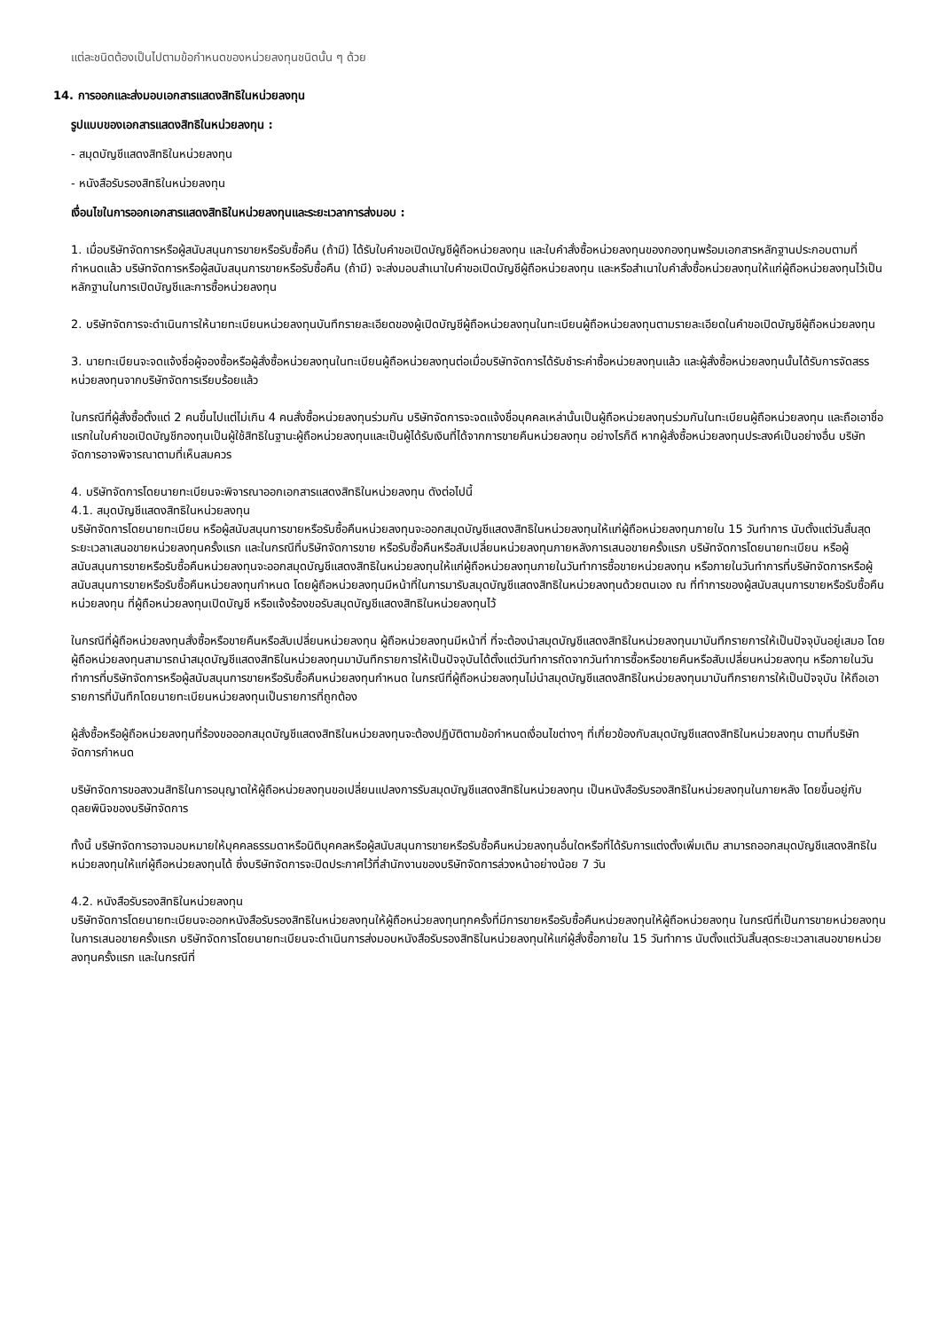แต่ละชนิดต้องเป็นไปตามข้อกำหนดของหน่วยลงทุนชนิดนั้น ๆ ด้วย
14. การออกและส่งมอบเอกสารแสดงสิทธิในหน่วยลงทุน
รูปแบบของเอกสารแสดงสิทธิในหน่วยลงทุน :
- สมุดบัญชีแสดงสิทธิในหน่วยลงทุน
- หนังสือรับรองสิทธิในหน่วยลงทุน
เงื่อนไขในการออกเอกสารแสดงสิทธิในหน่วยลงทุนและระยะเวลาการส่งมอบ :
1. เมื่อบริษัทจัดการหรือผู้สนับสนุนการขายหรือรับซื้อคืน (ถ้ามี) ได้รับใบคำขอเปิดบัญชีผู้ถือหน่วยลงทุน และใบคำสั่งซื้อหน่วยลงทุนของกองทุนพร้อมเอกสารหลักฐานประกอบตามที่กำหนดแล้ว บริษัทจัดการหรือผู้สนับสนุนการขายหรือรับซื้อคืน (ถ้ามี) จะส่งมอบสำเนาใบคำขอเปิดบัญชีผู้ถือหน่วยลงทุน และหรือสำเนาใบคำสั่งซื้อหน่วยลงทุนให้แก่ผู้ถือหน่วยลงทุนไว้เป็นหลักฐานในการเปิดบัญชีและการซื้อหน่วยลงทุน
2. บริษัทจัดการจะดำเนินการให้นายทะเบียนหน่วยลงทุนบันทึกรายละเอียดของผู้เปิดบัญชีผู้ถือหน่วยลงทุนในทะเบียนผู้ถือหน่วยลงทุนตามรายละเอียดในคำขอเปิดบัญชีผู้ถือหน่วยลงทุน
3. นายทะเบียนจะจดแจ้งชื่อผู้จองซื้อหรือผู้สั่งซื้อหน่วยลงทุนในทะเบียนผู้ถือหน่วยลงทุนต่อเมื่อบริษัทจัดการได้รับชำระค่าซื้อหน่วยลงทุนแล้ว และผู้สั่งซื้อหน่วยลงทุนนั้นได้รับการจัดสรรหน่วยลงทุนจากบริษัทจัดการเรียบร้อยแล้ว
ในกรณีที่ผู้สั่งซื้อตั้งแต่ 2 คนขึ้นไปแต่ไม่เกิน 4 คนสั่งซื้อหน่วยลงทุนร่วมกัน บริษัทจัดการจะจดแจ้งชื่อบุคคลเหล่านั้นเป็นผู้ถือหน่วยลงทุนร่วมกันในทะเบียนผู้ถือหน่วยลงทุน และถือเอาชื่อแรกในใบคำขอเปิดบัญชีกองทุนเป็นผู้ใช้สิทธิในฐานะผู้ถือหน่วยลงทุนและเป็นผู้ได้รับเงินที่ได้จากการขายคืนหน่วยลงทุน อย่างไรก็ดี หากผู้สั่งซื้อหน่วยลงทุนประสงค์เป็นอย่างอื่น บริษัทจัดการอาจพิจารณาตามที่เห็นสมควร
4. บริษัทจัดการโดยนายทะเบียนจะพิจารณาออกเอกสารแสดงสิทธิในหน่วยลงทุน ดังต่อไปนี้
4.1. สมุดบัญชีแสดงสิทธิในหน่วยลงทุน
บริษัทจัดการโดยนายทะเบียน หรือผู้สนับสนุนการขายหรือรับซื้อคืนหน่วยลงทุนจะออกสมุดบัญชีแสดงสิทธิในหน่วยลงทุนให้แก่ผู้ถือหน่วยลงทุนภายใน 15 วันทำการ นับตั้งแต่วันสิ้นสุดระยะเวลาเสนอขายหน่วยลงทุนครั้งแรก และในกรณีที่บริษัทจัดการขาย หรือรับซื้อคืนหรือสับเปลี่ยนหน่วยลงทุนภายหลังการเสนอขายครั้งแรก บริษัทจัดการโดยนายทะเบียน หรือผู้สนับสนุนการขายหรือรับซื้อคืนหน่วยลงทุนจะออกสมุดบัญชีแสดงสิทธิในหน่วยลงทุนให้แก่ผู้ถือหน่วยลงทุนภายในวันทำการซื้อขายหน่วยลงทุน หรือภายในวันทำการที่บริษัทจัดการหรือผู้สนับสนุนการขายหรือรับซื้อคืนหน่วยลงทุนกำหนด โดยผู้ถือหน่วยลงทุนมีหน้าที่ในการมารับสมุดบัญชีแสดงสิทธิในหน่วยลงทุนด้วยตนเอง ณ ที่ทำการของผู้สนับสนุนการขายหรือรับซื้อคืนหน่วยลงทุน ที่ผู้ถือหน่วยลงทุนเปิดบัญชี หรือแจ้งร้องขอรับสมุดบัญชีแสดงสิทธิในหน่วยลงทุนไว้
ในกรณีที่ผู้ถือหน่วยลงทุนสั่งซื้อหรือขายคืนหรือสับเปลี่ยนหน่วยลงทุน ผู้ถือหน่วยลงทุนมีหน้าที่ ที่จะต้องนำสมุดบัญชีแสดงสิทธิในหน่วยลงทุนมาบันทึกรายการให้เป็นปัจจุบันอยู่เสมอ โดยผู้ถือหน่วยลงทุนสามารถนำสมุดบัญชีแสดงสิทธิในหน่วยลงทุนมาบันทึกรายการให้เป็นปัจจุบันได้ตั้งแต่วันทำการถัดจากวันทำการซื้อหรือขายคืนหรือสับเปลี่ยนหน่วยลงทุน หรือภายในวันทำการที่บริษัทจัดการหรือผู้สนับสนุนการขายหรือรับซื้อคืนหน่วยลงทุนกำหนด ในกรณีที่ผู้ถือหน่วยลงทุนไม่นำสมุดบัญชีแสดงสิทธิในหน่วยลงทุนมาบันทึกรายการให้เป็นปัจจุบัน ให้ถือเอารายการที่บันทึกโดยนายทะเบียนหน่วยลงทุนเป็นรายการที่ถูกต้อง
ผู้สั่งซื้อหรือผู้ถือหน่วยลงทุนที่ร้องขอออกสมุดบัญชีแสดงสิทธิในหน่วยลงทุนจะต้องปฏิบัติตามข้อกำหนดเงื่อนไขต่างๆ ที่เกี่ยวข้องกับสมุดบัญชีแสดงสิทธิในหน่วยลงทุน ตามที่บริษัทจัดการกำหนด
บริษัทจัดการขอสงวนสิทธิในการอนุญาตให้ผู้ถือหน่วยลงทุนขอเปลี่ยนแปลงการรับสมุดบัญชีแสดงสิทธิในหน่วยลงทุน เป็นหนังสือรับรองสิทธิในหน่วยลงทุนในภายหลัง โดยขึ้นอยู่กับดุลยพินิจของบริษัทจัดการ
ทั้งนี้ บริษัทจัดการอาจมอบหมายให้บุคคลธรรมดาหรือนิติบุคคลหรือผู้สนับสนุนการขายหรือรับซื้อคืนหน่วยลงทุนอื่นใดหรือที่ได้รับการแต่งตั้งเพิ่มเติม สามารถออกสมุดบัญชีแสดงสิทธิในหน่วยลงทุนให้แก่ผู้ถือหน่วยลงทุนได้ ซึ่งบริษัทจัดการจะปิดประกาศไว้ที่สำนักงานของบริษัทจัดการล่วงหน้าอย่างน้อย 7 วัน
4.2. หนังสือรับรองสิทธิในหน่วยลงทุน
บริษัทจัดการโดยนายทะเบียนจะออกหนังสือรับรองสิทธิในหน่วยลงทุนให้ผู้ถือหน่วยลงทุนทุกครั้งที่มีการขายหรือรับซื้อคืนหน่วยลงทุนให้ผู้ถือหน่วยลงทุน ในกรณีที่เป็นการขายหน่วยลงทุนในการเสนอขายครั้งแรก บริษัทจัดการโดยนายทะเบียนจะดำเนินการส่งมอบหนังสือรับรองสิทธิในหน่วยลงทุนให้แก่ผู้สั่งซื้อภายใน 15 วันทำการ นับตั้งแต่วันสิ้นสุดระยะเวลาเสนอขายหน่วยลงทุนครั้งแรก และในกรณีที่